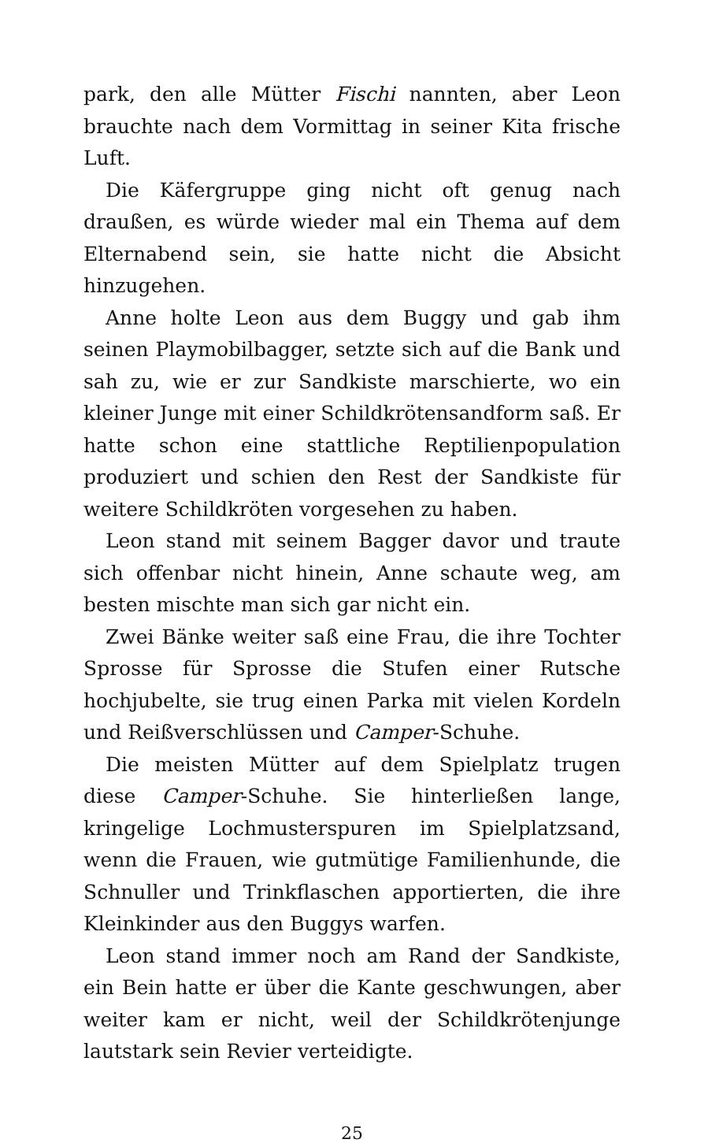park, den alle Mütter Fischi nannten, aber Leon brauchte nach dem Vormittag in seiner Kita frische Luft.
Die Käfergruppe ging nicht oft genug nach draußen, es würde wieder mal ein Thema auf dem Elternabend sein, sie hatte nicht die Absicht hinzugehen.
Anne holte Leon aus dem Buggy und gab ihm seinen Playmobilbagger, setzte sich auf die Bank und sah zu, wie er zur Sandkiste marschierte, wo ein kleiner Junge mit einer Schildkrötensandform saß. Er hatte schon eine stattliche Reptilienpopulation produziert und schien den Rest der Sandkiste für weitere Schildkröten vorgesehen zu haben.
Leon stand mit seinem Bagger davor und traute sich offenbar nicht hinein, Anne schaute weg, am besten mischte man sich gar nicht ein.
Zwei Bänke weiter saß eine Frau, die ihre Tochter Sprosse für Sprosse die Stufen einer Rutsche hochjubelte, sie trug einen Parka mit vielen Kordeln und Reißverschlüssen und Camper-Schuhe.
Die meisten Mütter auf dem Spielplatz trugen diese Camper-Schuhe. Sie hinterließen lange, kringelige Lochmusterspuren im Spielplatzsand, wenn die Frauen, wie gutmütige Familienhunde, die Schnuller und Trinkflaschen apportierten, die ihre Kleinkinder aus den Buggys warfen.
Leon stand immer noch am Rand der Sandkiste, ein Bein hatte er über die Kante geschwungen, aber weiter kam er nicht, weil der Schildkrötenjunge lautstark sein Revier verteidigte.
25